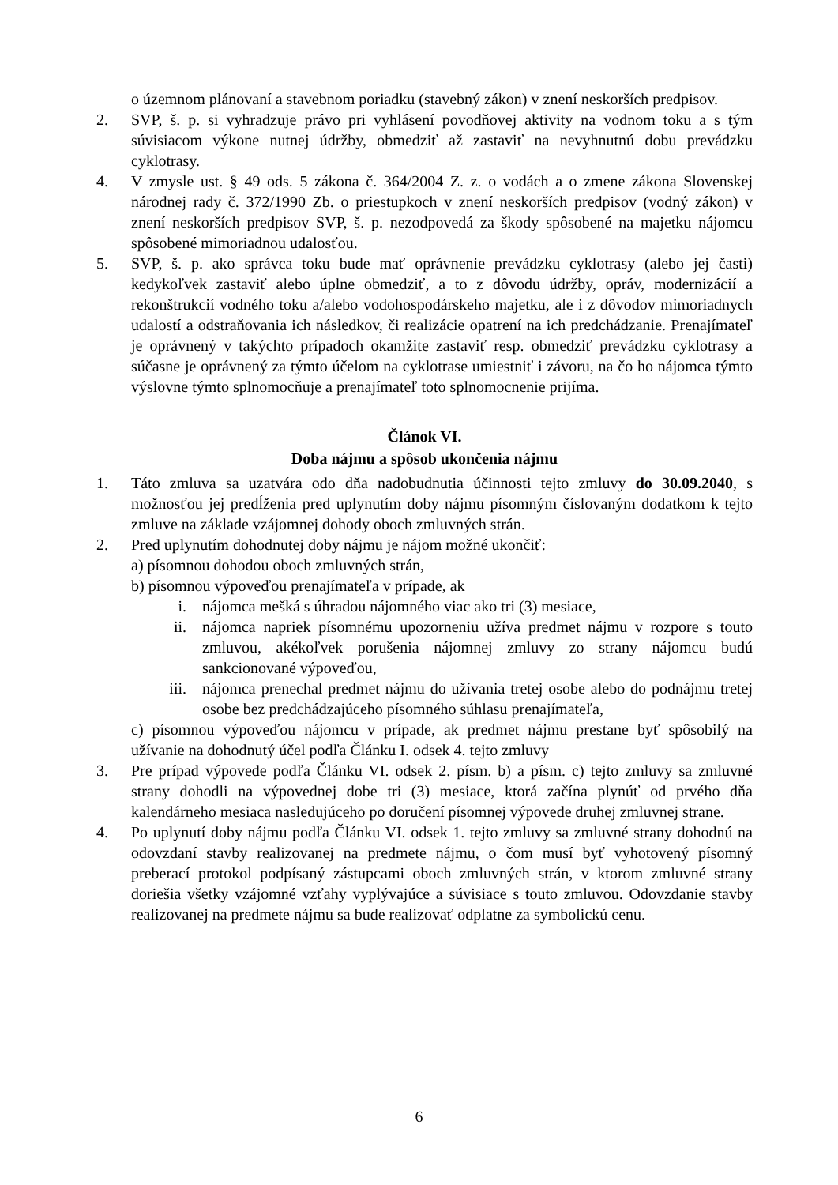o územnom plánovaní a stavebnom poriadku (stavebný zákon) v znení neskorších predpisov.
2. SVP, š. p. si vyhradzuje právo pri vyhlásení povodňovej aktivity na vodnom toku a s tým súvisiacom výkone nutnej údržby, obmedziť až zastaviť na nevyhnutnú dobu prevádzku cyklotrasy.
4. V zmysle ust. § 49 ods. 5 zákona č. 364/2004 Z. z. o vodách a o zmene zákona Slovenskej národnej rady č. 372/1990 Zb. o priestupkoch v znení neskorších predpisov (vodný zákon) v znení neskorších predpisov SVP, š. p. nezodpovedá za škody spôsobené na majetku nájomcu spôsobené mimoriadnou udalosťou.
5. SVP, š. p. ako správca toku bude mať oprávnenie prevádzku cyklotrasy (alebo jej časti) kedykoľvek zastaviť alebo úplne obmedziť, a to z dôvodu údržby, opráv, modernizácií a rekonštrukcií vodného toku a/alebo vodohospodárskeho majetku, ale i z dôvodov mimoriadnych udalostí a odstraňovania ich následkov, či realizácie opatrení na ich predchádzanie. Prenajímateľ je oprávnený v takýchto prípadoch okamžite zastaviť resp. obmedziť prevádzku cyklotrasy a súčasne je oprávnený za týmto účelom na cyklotrase umiestniť i závoru, na čo ho nájomca týmto výslovne týmto splnomocňuje a prenajímateľ toto splnomocnenie prijíma.
Článok VI.
Doba nájmu a spôsob ukončenia nájmu
1. Táto zmluva sa uzatvára odo dňa nadobudnutia účinnosti tejto zmluvy do 30.09.2040, s možnosťou jej predĺženia pred uplynutím doby nájmu písomným číslovaným dodatkom k tejto zmluve na základe vzájomnej dohody oboch zmluvných strán.
2. Pred uplynutím dohodnutej doby nájmu je nájom možné ukončiť:
a) písomnou dohodou oboch zmluvných strán,
b) písomnou výpoveďou prenajímateľa v prípade, ak
i. nájomca mešká s úhradou nájomného viac ako tri (3) mesiace,
ii. nájomca napriek písomnému upozorneniu užíva predmet nájmu v rozpore s touto zmluvou, akékoľvek porušenia nájomnej zmluvy zo strany nájomcu budú sankcionované výpoveďou,
iii. nájomca prenechal predmet nájmu do užívania tretej osobe alebo do podnájmu tretej osobe bez predchádzajúceho písomného súhlasu prenajímateľa,
c) písomnou výpoveďou nájomcu v prípade, ak predmet nájmu prestane byť spôsobilý na užívanie na dohodnutý účel podľa Článku I. odsek 4. tejto zmluvy
3. Pre prípad výpovede podľa Článku VI. odsek 2. písm. b) a písm. c) tejto zmluvy sa zmluvné strany dohodli na výpovednej dobe tri (3) mesiace, ktorá začína plynúť od prvého dňa kalendárneho mesiaca nasledujúceho po doručení písomnej výpovede druhej zmluvnej strane.
4. Po uplynutí doby nájmu podľa Článku VI. odsek 1. tejto zmluvy sa zmluvné strany dohodnú na odovzdaní stavby realizovanej na predmete nájmu, o čom musí byť vyhotovený písomný preberací protokol podpísaný zástupcami oboch zmluvných strán, v ktorom zmluvné strany doriešia všetky vzájomné vzťahy vyplývajúce a súvisiace s touto zmluvou. Odovzdanie stavby realizovanej na predmete nájmu sa bude realizovať odplatne za symbolickú cenu.
6